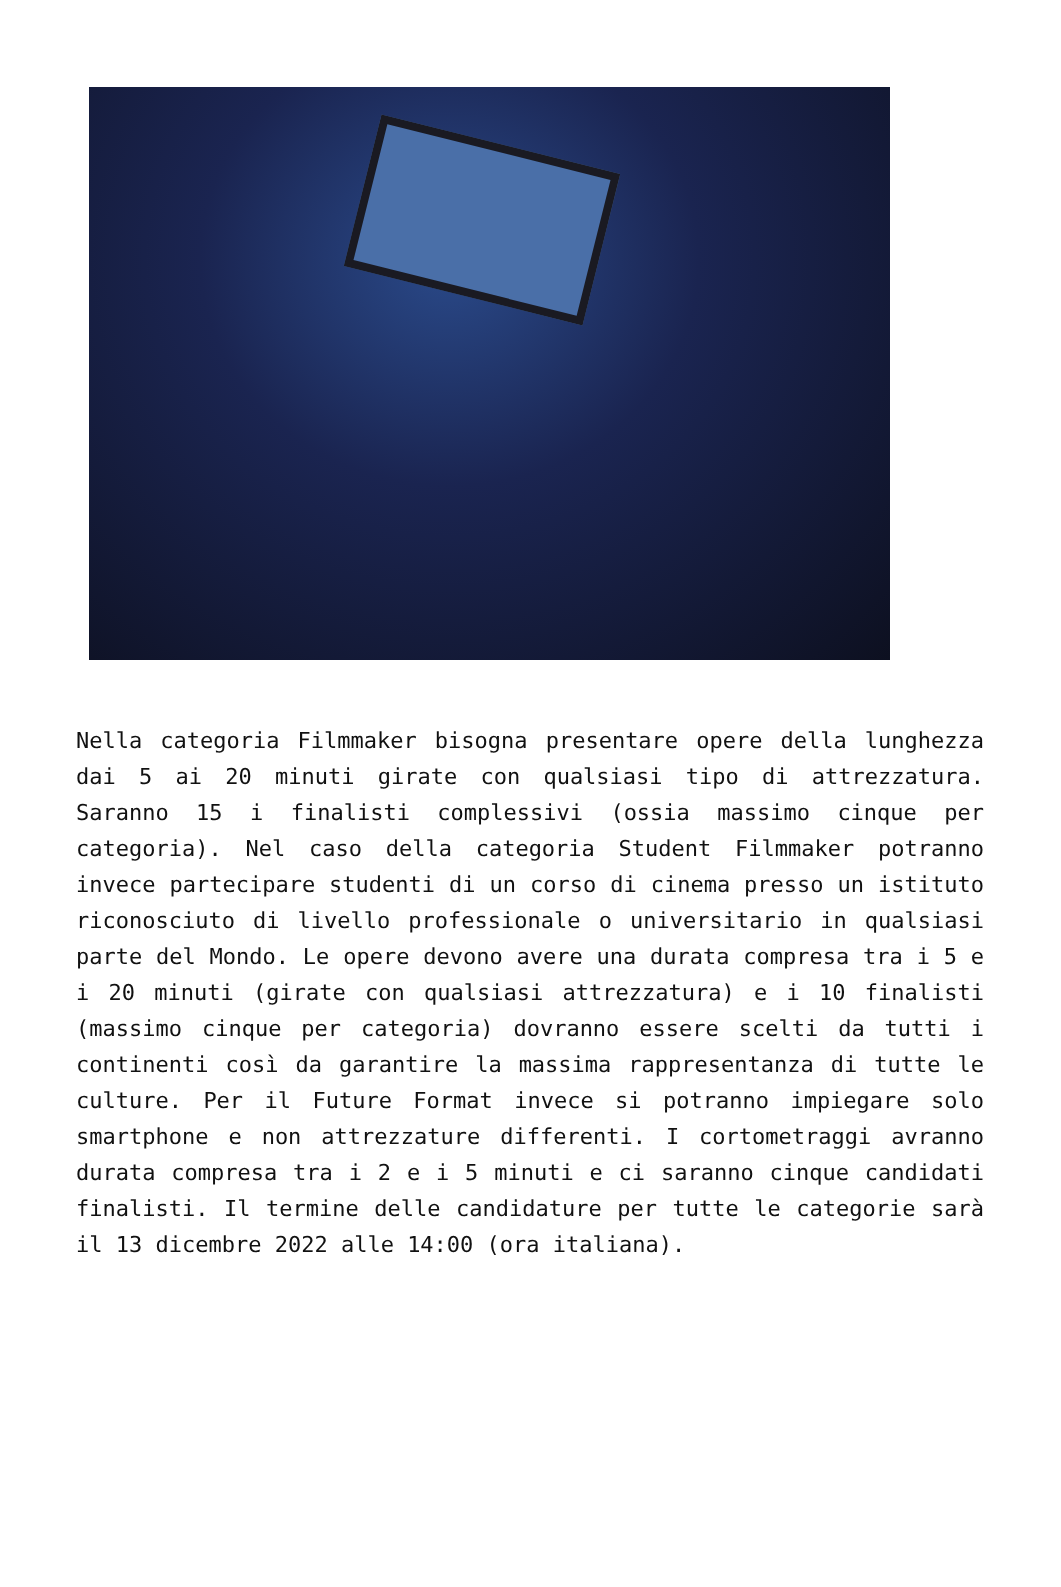Nella categoria Filmmaker bisogna presentare opere della lunghezza dai 5 ai 20 minuti girate con qualsiasi tipo di attrezzatura. Saranno 15 i finalisti complessivi (ossia massimo cinque per categoria). Nel caso della categoria Student Filmmaker potranno invece partecipare studenti di un corso di cinema presso un istituto riconosciuto di livello professionale o universitario in qualsiasi parte del Mondo. Le opere devono avere una durata compresa tra i 5 e i 20 minuti (girate con qualsiasi attrezzatura) e i 10 finalisti (massimo cinque per categoria) dovranno essere scelti da tutti i continenti così da garantire la massima rappresentanza di tutte le culture. Per il Future Format invece si potranno impiegare solo smartphone e non attrezzature differenti. I cortometraggi avranno durata compresa tra i 2 e i 5 minuti e ci saranno cinque candidati finalisti. Il termine delle candidature per tutte le categorie sarà il 13 dicembre 2022 alle 14:00 (ora italiana).